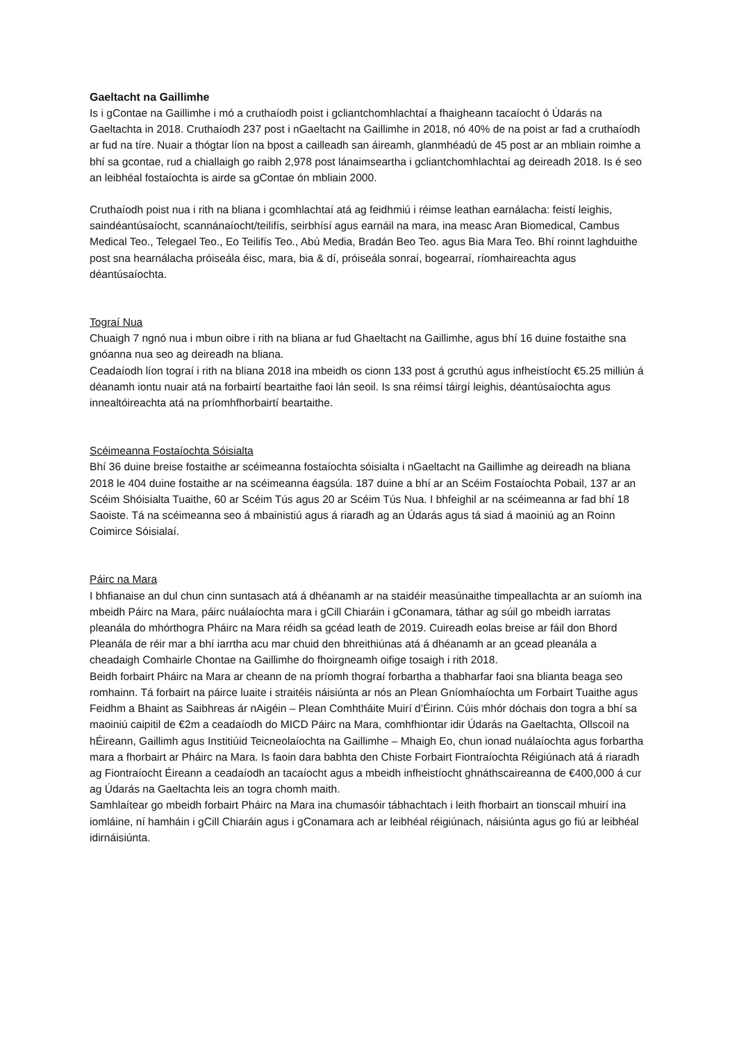Gaeltacht na Gaillimhe
Is i gContae na Gaillimhe i mó a cruthaíodh poist i gcliantchomhlachtaí a fhaigheann tacaíocht ó Údarás na Gaeltachta in 2018. Cruthaíodh 237 post i nGaeltacht na Gaillimhe in 2018, nó 40% de na poist ar fad a cruthaíodh ar fud na tíre. Nuair a thógtar líon na bpost a cailleadh san áireamh, glanmhéadú de 45 post ar an mbliain roimhe a bhí sa gcontae, rud a chiallaigh go raibh 2,978 post lánaimseartha i gcliantchomhlachtaí ag deireadh 2018. Is é seo an leibhéal fostaíochta is airde sa gContae ón mbliain 2000.
Cruthaíodh poist nua i rith na bliana i gcomhlachtaí atá ag feidhmiú i réimse leathan earnálacha: feistí leighis, saindéantúsaíocht, scannánaíocht/teilifís, seirbhísí agus earnáil na mara, ina measc Aran Biomedical, Cambus Medical Teo., Telegael Teo., Eo Teilifís Teo., Abú Media, Bradán Beo Teo. agus Bia Mara Teo. Bhí roinnt laghduithe post sna hearnálacha próiseála éisc, mara, bia & dí, próiseála sonraí, bogearraí, ríomhaireachta agus déantúsaíochta.
Tograí Nua
Chuaigh 7 ngnó nua i mbun oibre i rith na bliana ar fud Ghaeltacht na Gaillimhe, agus bhí 16 duine fostaithe sna gnóanna nua seo ag deireadh na bliana.
Ceadaíodh líon tograí i rith na bliana 2018 ina mbeidh os cionn 133 post á gcruthú agus infheistíocht €5.25 milliún á déanamh iontu nuair atá na forbairtí beartaithe faoi lán seoil. Is sna réimsí táirgí leighis, déantúsaíochta agus innealtóireachta atá na príomhfhorbairtí beartaithe.
Scéimeanna Fostaíochta Sóisialta
Bhí 36 duine breise fostaithe ar scéimeanna fostaíochta sóisialta i nGaeltacht na Gaillimhe ag deireadh na bliana 2018 le 404 duine fostaithe ar na scéimeanna éagsúla. 187 duine a bhí ar an Scéim Fostaíochta Pobail, 137 ar an Scéim Shóisialta Tuaithe, 60 ar Scéim Tús agus 20 ar Scéim Tús Nua. I bhfeighil ar na scéimeanna ar fad bhí 18 Saoiste. Tá na scéimeanna seo á mbainistiú agus á riaradh ag an Údarás agus tá siad á maoiniú ag an Roinn Coimirce Sóisialaí.
Páirc na Mara
I bhfianaise an dul chun cinn suntasach atá á dhéanamh ar na staidéir measúnaithe timpeallachta ar an suíomh ina mbeidh Páirc na Mara, páirc nuálaíochta mara i gCill Chiaráin i gConamara, táthar ag súil go mbeidh iarratas pleanála do mhórthogra Pháirc na Mara réidh sa gcéad leath de 2019. Cuireadh eolas breise ar fáil don Bhord Pleanála de réir mar a bhí iarrtha acu mar chuid den bhreithiúnas atá á dhéanamh ar an gcead pleanála a cheadaigh Comhairle Chontae na Gaillimhe do fhoirgneamh oifige tosaigh i rith 2018.
Beidh forbairt Pháirc na Mara ar cheann de na príomh thograí forbartha a thabharfar faoi sna blianta beaga seo romhainn. Tá forbairt na páirce luaite i straitéis náisiúnta ar nós an Plean Gníomhaíochta um Forbairt Tuaithe agus Feidhm a Bhaint as Saibhreas ár nAigéin – Plean Comhtháite Muirí d’Éirinn. Cúis mhór dóchais don togra a bhí sa maoiniú caipitil de €2m a ceadaíodh do MICD Páirc na Mara, comhfhiontar idir Údarás na Gaeltachta, Ollscoil na hÉireann, Gaillimh agus Institiúid Teicneolaíochta na Gaillimhe – Mhaigh Eo, chun ionad nuálaíochta agus forbartha mara a fhorbairt ar Pháirc na Mara. Is faoin dara babhta den Chiste Forbairt Fiontraíochta Réigiúnach atá á riaradh ag Fiontraíocht Éireann a ceadaíodh an tacaíocht agus a mbeidh infheistíocht ghnáthscaireanna de €400,000 á cur ag Údarás na Gaeltachta leis an togra chomh maith.
Samhlaítear go mbeidh forbairt Pháirc na Mara ina chumasóir tábhachtach i leith fhorbairt an tionscail mhuirí ina iomláine, ní hamháin i gCill Chiaráin agus i gConamara ach ar leibhéal réigiúnach, náisiúnta agus go fiú ar leibhéal idirnáisiúnta.